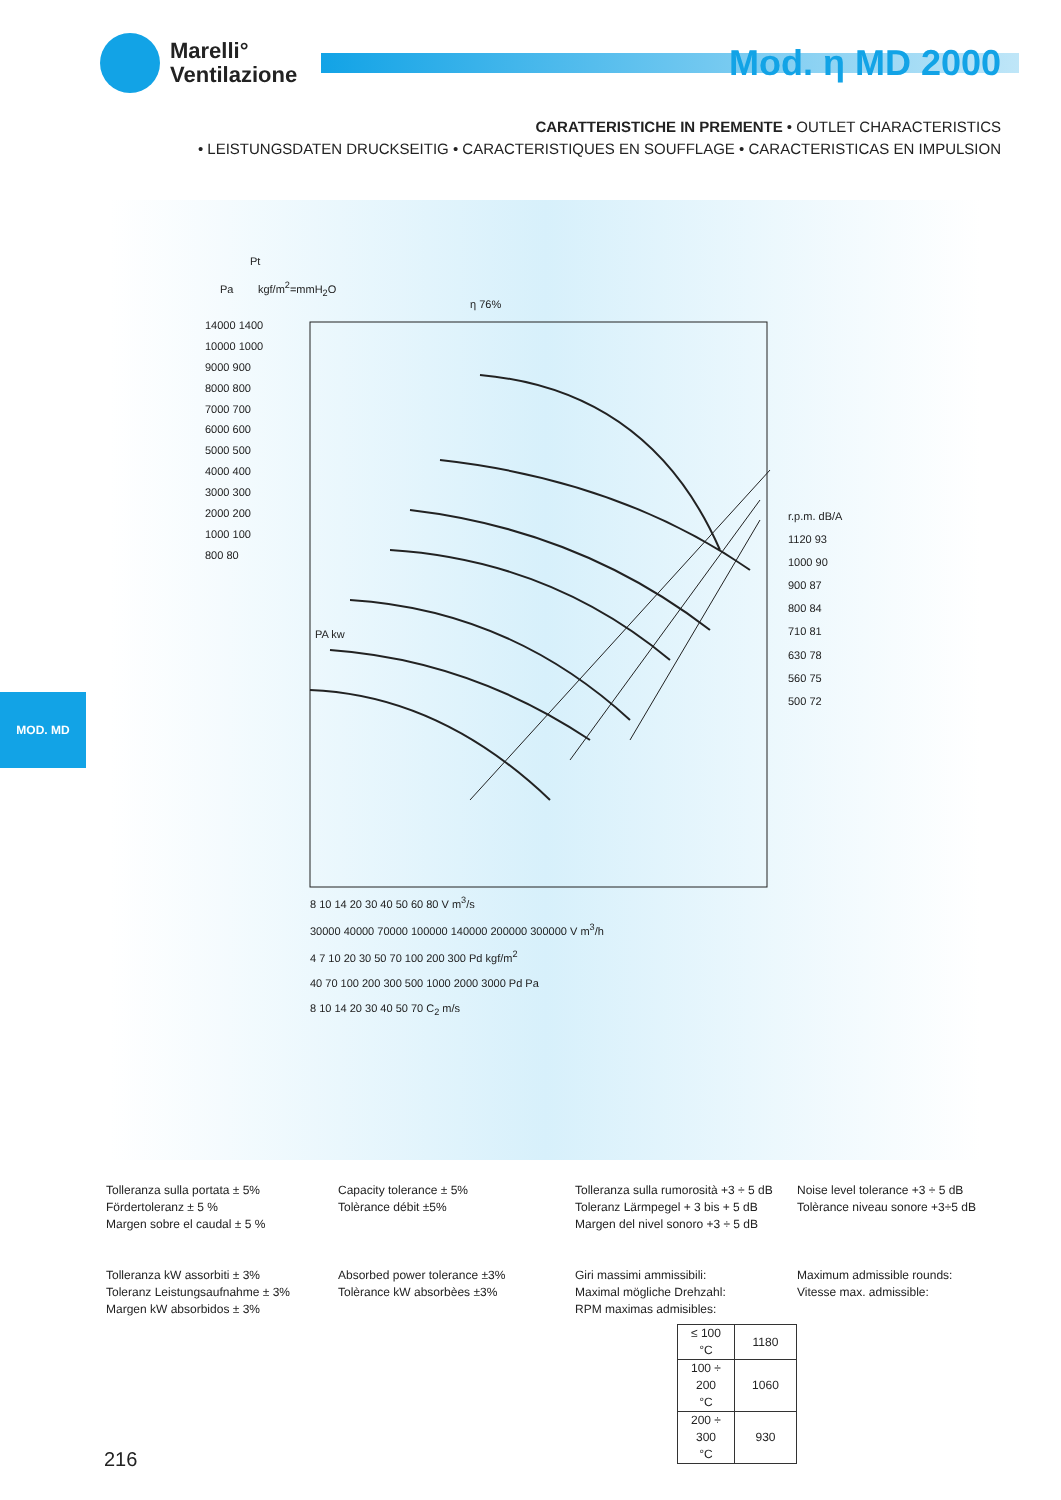Marelli°
Ventilazione
Mod. η MD 2000
CARATTERISTICHE IN PREMENTE • OUTLET CHARACTERISTICS
• LEISTUNGSDATEN DRUCKSEITIG • CARACTERISTIQUES EN SOUFFLAGE • CARACTERISTICAS EN IMPULSION
Pt
Pa kgf/m<sup>2</sup>=mmH<sub>2</sub>O
η 76%
14000 1400
10000 1000
9000 900
8000 800
7000 700
6000 600
5000 500
4000 400
3000 300
2000 200
1000 100
800 80
r.p.m. dB/A
1120 93
1000 90
900 87
800 84
710 81
630 78
560 75
500 72
8 10 14 20 30 40 50 60 80 V m<sup>3</sup>/s
30000 40000 70000 100000 140000 200000 300000 V m<sup>3</sup>/h
4 7 10 20 30 50 70 100 200 300 Pd kgf/m<sup>2</sup>
40 70 100 200 300 500 1000 2000 3000 Pd Pa
8 10 14 20 30 40 50 70 C<sub>2</sub> m/s
PA kw
MOD. MD
Tolleranza sulla portata ± 5%
Fördertoleranz ± 5 %
Margen sobre el caudal ± 5 %
Capacity tolerance ± 5%
Tolèrance débit ±5%
Tolleranza sulla rumorosità +3 ÷ 5 dB
Toleranz Lärmpegel + 3 bis + 5 dB
Margen del nivel sonoro +3 ÷ 5 dB
Noise level tolerance +3 ÷ 5 dB
Tolèrance niveau sonore +3÷5 dB
Tolleranza kW assorbiti ± 3%
Toleranz Leistungsaufnahme ± 3%
Margen kW absorbidos ± 3%
Absorbed power tolerance ±3%
Tolèrance kW absorbèes ±3%
Giri massimi ammissibili:
Maximal mögliche Drehzahl:
RPM maximas admisibles:
| ≤ 100 °C | 1180 |
| 100 ÷ 200 °C | 1060 |
| 200 ÷ 300 °C | 930 |
Maximum admissible rounds:
Vitesse max. admissible:
216